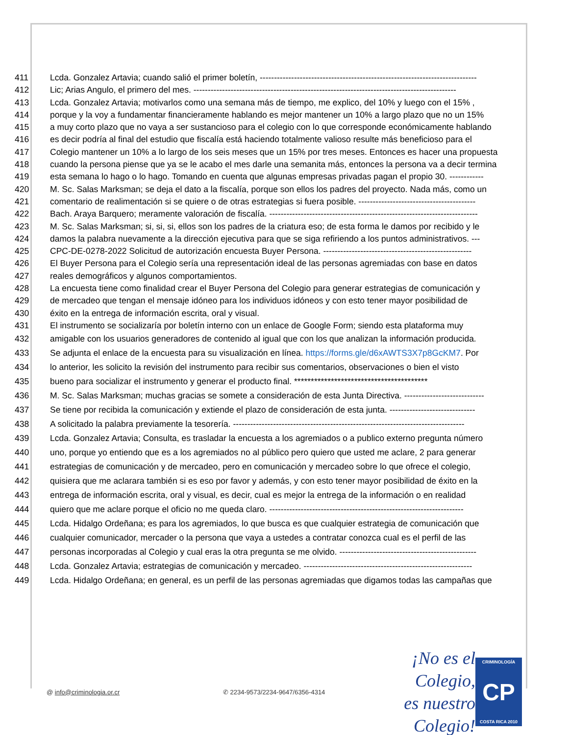411 Lcda. Gonzalez Artavia; cuando salió el primer boletín, ----------------------------------------------------------------------------
412 Lic; Arias Angulo, el primero del mes. --------------------------------------------------------------------------------------------
413 Lcda. Gonzalez Artavia; motivarlos como una semana más de tiempo, me explico, del 10% y luego con el 15% ,
414 porque y la voy a fundamentar financieramente hablando es mejor mantener un 10% a largo plazo que no un 15%
415 a muy corto plazo que no vaya a ser sustancioso para el colegio con lo que corresponde económicamente hablando
416 es decir podría al final del estudio que fiscalía está haciendo totalmente valioso resulte más beneficioso para el
417 Colegio mantener un 10% a lo largo de los seis meses que un 15% por tres meses. Entonces es hacer una propuesta
418 cuando la persona piense que ya se le acabo el mes darle una semanita más, entonces la persona va a decir termina
419 esta semana lo hago o lo hago. Tomando en cuenta que algunas empresas privadas pagan el propio 30. ------------
420 M. Sc. Salas Marksman; se deja el dato a la fiscalía, porque son ellos los padres del proyecto. Nada más, como un
421 comentario de realimentación si se quiere o de otras estrategias si fuera posible. -----------------------------------------
422 Bach. Araya Barquero; meramente valoración de fiscalía. -------------------------------------------------------------------------
423 M. Sc. Salas Marksman; si, si, si, ellos son los padres de la criatura eso; de esta forma le damos por recibido y le
424 damos la palabra nuevamente a la dirección ejecutiva para que se siga refiriendo a los puntos administrativos. ---
425 CPC-DE-0278-2022 Solicitud de autorización encuesta Buyer Persona. ----------------------------------------------------
426 El Buyer Persona para el Colegio sería una representación ideal de las personas agremiadas con base en datos
427 reales demográficos y algunos comportamientos.
428 La encuesta tiene como finalidad crear el Buyer Persona del Colegio para generar estrategias de comunicación y
429 de mercadeo que tengan el mensaje idóneo para los individuos idóneos y con esto tener mayor posibilidad de
430 éxito en la entrega de información escrita, oral y visual.
431 El instrumento se socializaría por boletín interno con un enlace de Google Form; siendo esta plataforma muy
432 amigable con los usuarios generadores de contenido al igual que con los que analizan la información producida.
433 Se adjunta el enlace de la encuesta para su visualización en línea. https://forms.gle/d6xAWTS3X7p8GcKM7. Por
434 lo anterior, les solicito la revisión del instrumento para recibir sus comentarios, observaciones o bien el visto
435 bueno para socializar el instrumento y generar el producto final. ****************************************
436 M. Sc. Salas Marksman; muchas gracias se somete a consideración de esta Junta Directiva. ----------------------------
437 Se tiene por recibida la comunicación y extiende el plazo de consideración de esta junta. ------------------------------
438 A solicitado la palabra previamente la tesorería. ---------------------------------------------------------------------------------
439 Lcda. Gonzalez Artavia; Consulta, es trasladar la encuesta a los agremiados o a publico externo pregunta número
440 uno, porque yo entiendo que es a los agremiados no al público pero quiero que usted me aclare, 2 para generar
441 estrategias de comunicación y de mercadeo, pero en comunicación y mercadeo sobre lo que ofrece el colegio,
442 quisiera que me aclarara también si es eso por favor y además, y con esto tener mayor posibilidad de éxito en la
443 entrega de información escrita, oral y visual, es decir, cual es mejor la entrega de la información o en realidad
444 quiero que me aclare porque el oficio no me queda claro. --------------------------------------------------------------------
445 Lcda. Hidalgo Ordeñana; es para los agremiados, lo que busca es que cualquier estrategia de comunicación que
446 cualquier comunicador, mercader o la persona que vaya a ustedes a contratar conozca cual es el perfil de las
447 personas incorporadas al Colegio y cual eras la otra pregunta se me olvido. ------------------------------------------------
448 Lcda. Gonzalez Artavia; estrategias de comunicación y mercadeo. -----------------------------------------------------------
449 Lcda. Hidalgo Ordeñana; en general, es un perfil de las personas agremiadas que digamos todas las campañas que
@ info@criminologia.or.cr ✆ 2234-9573/2234-9647/6356-4314
¡No es el Colegio,
es nuestro Colegio!
CRIMINOLOGÍA
CP
COSTA RICA 2010